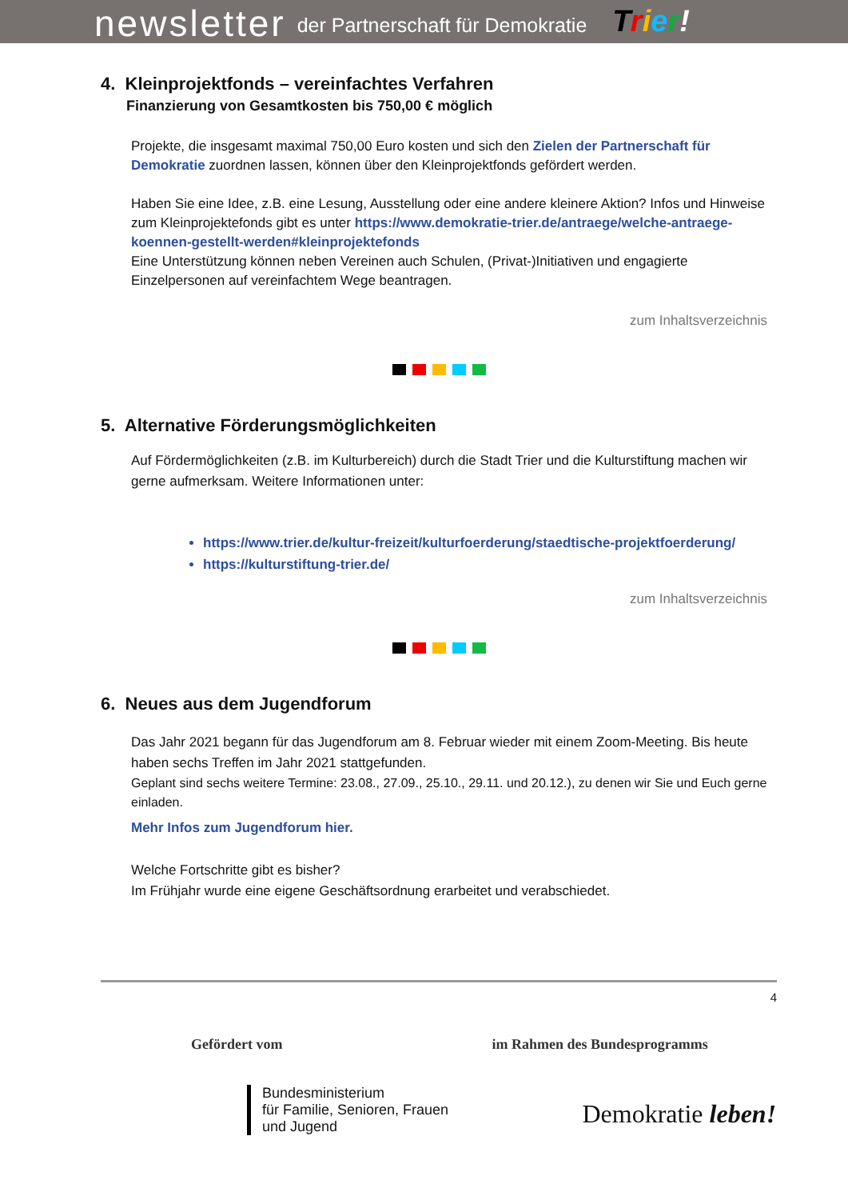newsletter der Partnerschaft für Demokratie Trier!
4. Kleinprojektfonds – vereinfachtes Verfahren
Finanzierung von Gesamtkosten bis 750,00 € möglich
Projekte, die insgesamt maximal 750,00 Euro kosten und sich den Zielen der Partnerschaft für Demokratie zuordnen lassen, können über den Kleinprojektfonds gefördert werden.
Haben Sie eine Idee, z.B. eine Lesung, Ausstellung oder eine andere kleinere Aktion? Infos und Hinweise zum Kleinprojektefonds gibt es unter https://www.demokratie-trier.de/antraege/welche-antraege-koennen-gestellt-werden#kleinprojektefonds
Eine Unterstützung können neben Vereinen auch Schulen, (Privat-)Initiativen und engagierte Einzelpersonen auf vereinfachtem Wege beantragen.
zum Inhaltsverzeichnis
5. Alternative Förderungsmöglichkeiten
Auf Fördermöglichkeiten (z.B. im Kulturbereich) durch die Stadt Trier und die Kulturstiftung machen wir gerne aufmerksam. Weitere Informationen unter:
https://www.trier.de/kultur-freizeit/kulturfoerderung/staedtische-projektfoerderung/
https://kulturstiftung-trier.de/
zum Inhaltsverzeichnis
6. Neues aus dem Jugendforum
Das Jahr 2021 begann für das Jugendforum am 8. Februar wieder mit einem Zoom-Meeting. Bis heute haben sechs Treffen im Jahr 2021 stattgefunden.
Geplant sind sechs weitere Termine: 23.08., 27.09., 25.10., 29.11. und 20.12.), zu denen wir Sie und Euch gerne einladen.
Mehr Infos zum Jugendforum hier.
Welche Fortschritte gibt es bisher?
Im Frühjahr wurde eine eigene Geschäftsordnung erarbeitet und verabschiedet.
4
Gefördert vom
Bundesministerium
für Familie, Senioren, Frauen
und Jugend
im Rahmen des Bundesprogramms
Demokratie leben!